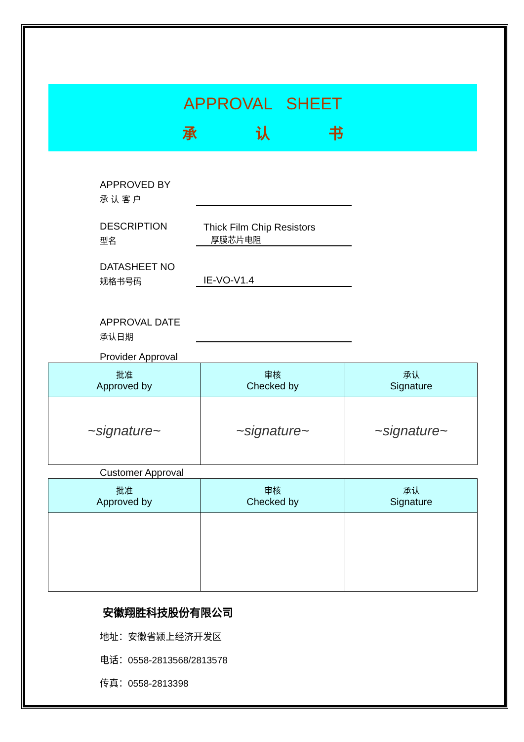APPROVAL SHEET
承 认 书
APPROVED BY
承 认 客 户
DESCRIPTION
型名
Thick Film Chip Resistors
厚膜芯片电阻
DATASHEET NO
规格书号码
IE-VO-V1.4
APPROVAL DATE
承认日期
Provider Approval
| 批准 Approved by | 审核 Checked by | 承认 Signature |
| --- | --- | --- |
| ~signature~ | ~signature~ | ~signature~ |
Customer Approval
| 批准 Approved by | 审核 Checked by | 承认 Signature |
| --- | --- | --- |
安徽翔胜科技股份有限公司
地址：安徽省颍上经济开发区
电话：0558-2813568/2813578
传真：0558-2813398